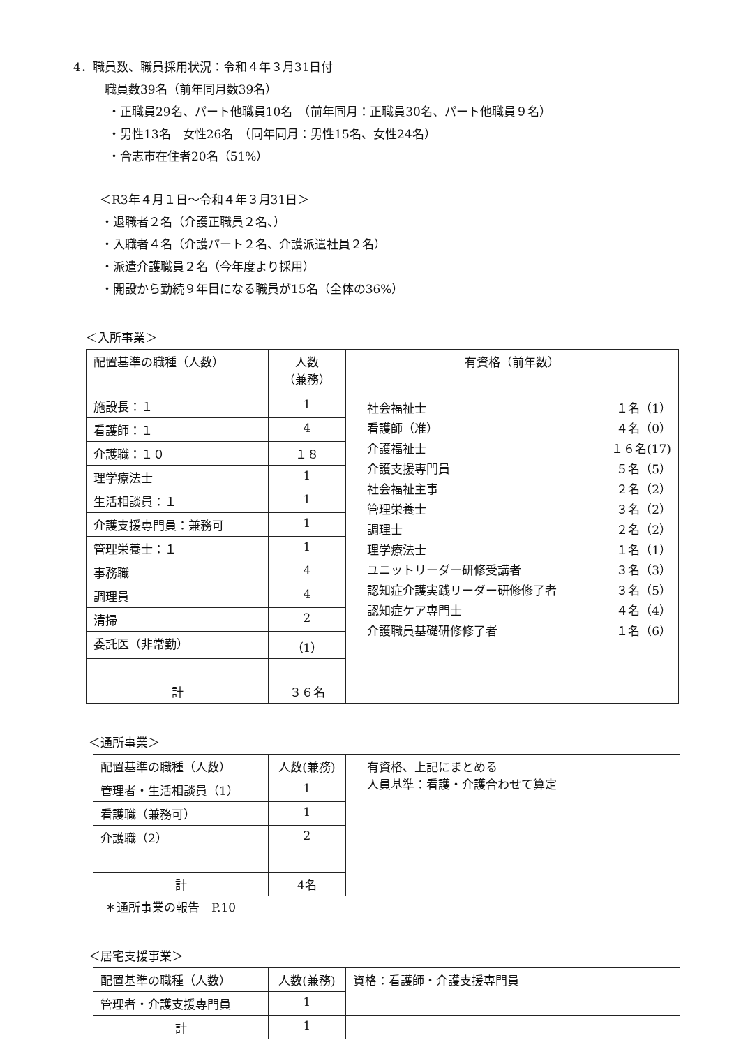4．職員数、職員採用状況：令和４年３月31日付
職員数39名（前年同月数39名）
・正職員29名、パート他職員10名　（前年同月：正職員30名、パート他職員９名）
・男性13名　女性26名　（同年同月：男性15名、女性24名）
・合志市在住者20名（51%）
＜R3年４月１日〜令和４年３月31日＞
・退職者２名（介護正職員２名、）
・入職者４名（介護パート２名、介護派遣社員２名）
・派遣介護職員２名（今年度より採用）
・開設から勤続９年目になる職員が15名（全体の36%）
＜入所事業＞
| 配置基準の職種（人数） | 人数 （兼務） | 有資格（前年数） |
| 施設長：１ | 1 | / 社会福祉士 / １名（1） / / 看護師（准） / ４名（0） / / 介護福祉士 / １６名(17) / / 介護支援専門員 / ５名（5） / / 社会福祉主事 / ２名（2） / / 管理栄養士 / ３名（2） / / 調理士 / ２名（2） / / 理学療法士 / １名（1） / / ユニットリーダー研修受講者 / ３名（3） / / 認知症介護実践リーダー研修修了者 / ３名（5） / / 認知症ケア専門士 / ４名（4） / / 介護職員基礎研修修了者 / １名（6） / |
| 看護師：１ | 4 | |
| 介護職：１０ | １８ | |
| 理学療法士 | 1 | |
| 生活相談員：１ | 1 | |
| 介護支援専門員：兼務可 | 1 | |
| 管理栄養士：１ | 1 | |
| 事務職 | 4 | |
| 調理員 | 4 | |
| 清掃 | 2 | |
| 委託医（非常勤） | （1） | |
| 計 | ３６名 | |
＜通所事業＞
| 配置基準の職種（人数） | 人数(兼務) | 有資格、上記にまとめる 人員基準：看護・介護合わせて算定 |
| 管理者・生活相談員（1） | 1 | |
| 看護職（兼務可） | 1 | |
| 介護職（2） | 2 | |
| 計 | 4名 | |
＊通所事業の報告　P.10
＜居宅支援事業＞
| 配置基準の職種（人数） | 人数(兼務) | 資格：看護師・介護支援専門員 |
| 管理者・介護支援専門員 | 1 | |
| 計 | 1 | |